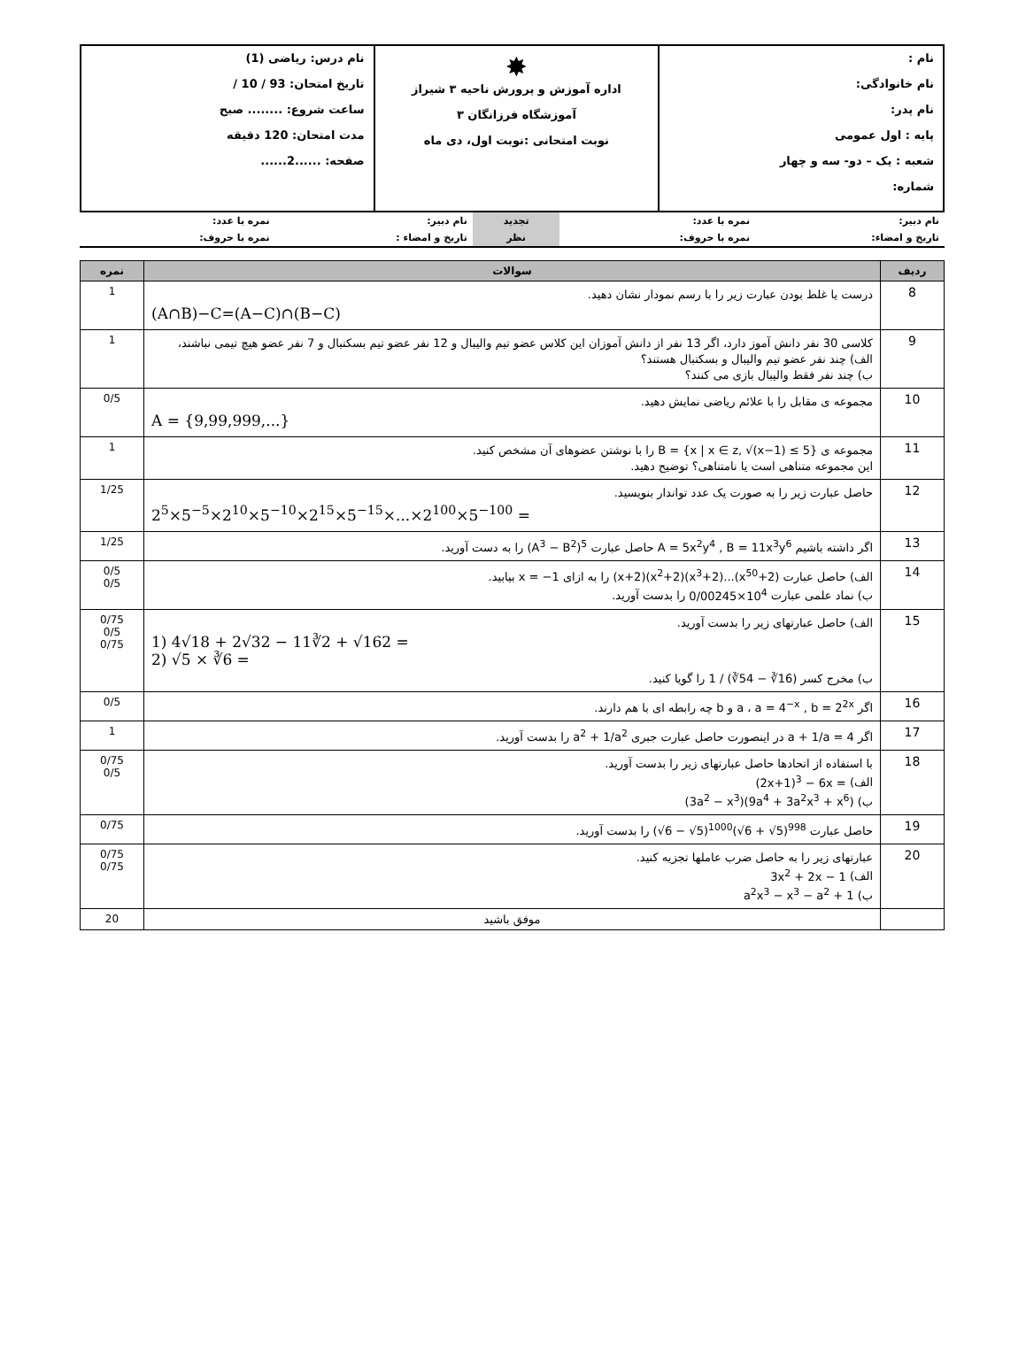| نام : نام خانوادگی: نام پدر: پایه : اول عمومی شعبه : یک – دو- سه و چهار شماره: | ✸ اداره آموزش و پرورش ناحیه ۳ شیراز آموزشگاه فرزانگان ۳ نوبت امتحانی :نوبت اول، دی ماه | نام درس: ریاضی (1) تاریخ امتحان: 93 / 10 / ساعت شروع: ........ صبح مدت امتحان: 120 دقیقه صفحه: ......2...... |
| نام دبیر: | نمره با عدد: | تجدید | نام دبیر: | نمره با عدد: |
| تاریخ و امضاء: | نمره با حروف: | نظر | تاریخ و امضاء : | نمره با حروف: |
| ردیف | سوالات | نمره |
| --- | --- | --- |
| 8 | درست یا غلط بودن عبارت زیر را با رسم نمودار نشان دهید. (A∩B)−C=(A−C)∩(B−C) | 1 |
| 9 | کلاسی 30 نفر دانش آموز دارد، اگر 13 نفر از دانش آموزان این کلاس عضو تیم والیبال و 12 نفر عضو تیم بسکتبال و 7 نفر عضو هیچ تیمی نباشند، الف) چند نفر عضو تیم والیبال و بسکتبال هستند؟ ب) چند نفر فقط والیبال بازی می کنند؟ | 1 |
| 10 | مجموعه ی مقابل را با علائم ریاضی نمایش دهید. A = {9,99,999,...} | 0/5 |
| 11 | مجموعه ی B = {x / x ∈ z, √(x−1) ≤ 5} را با نوشتن عضوهای آن مشخص کنید. این مجموعه متناهی است یا نامتناهی؟ توضیح دهید. | 1 |
| 12 | حاصل عبارت زیر را به صورت یک عدد تواندار بنویسید. 2<sup>5</sup>×5<sup>−5</sup>×2<sup>10</sup>×5<sup>−10</sup>×2<sup>15</sup>×5<sup>−15</sup>×...×2<sup>100</sup>×5<sup>−100</sup> = | 1/25 |
| 13 | اگر داشته باشیم A = 5x<sup>2</sup>y<sup>4</sup> , B = 11x<sup>3</sup>y<sup>6</sup> حاصل عبارت (A<sup>3</sup> − B<sup>2</sup>)<sup>5</sup> را به دست آورید. | 1/25 |
| 14 | الف) حاصل عبارت (x+2)(x<sup>2</sup>+2)(x<sup>3</sup>+2)...(x<sup>50</sup>+2) را به ازای x = −1 بیابید. ب) نماد علمی عبارت 0/00245×10<sup>4</sup> را بدست آورید. | 0/5 0/5 |
| 15 | الف) حاصل عبارتهای زیر را بدست آورید. 1) 4√18 + 2√32 − 11∛2 + √162 = 2) √5 × ∛6 = ب) مخرج کسر 1 / (∛54 − ∛16) را گویا کنید. | 0/75 0/5 0/75 |
| 16 | اگر a = 4<sup>−x</sup> , b = 2<sup>2x</sup> ، a و b چه رابطه ای با هم دارند. | 0/5 |
| 17 | اگر a + 1/a = 4 در اینصورت حاصل عبارت جبری a<sup>2</sup> + 1/a<sup>2</sup> را بدست آورید. | 1 |
| 18 | با استفاده از اتحادها حاصل عبارتهای زیر را بدست آورید. الف) (2x+1)<sup>3</sup> − 6x = ب) (3a<sup>2</sup> − x<sup>3</sup>)(9a<sup>4</sup> + 3a<sup>2</sup>x<sup>3</sup> + x<sup>6</sup>) | 0/75 0/5 |
| 19 | حاصل عبارت (√6 − √5)<sup>1000</sup>(√6 + √5)<sup>998</sup> را بدست آورید. | 0/75 |
| 20 | عبارتهای زیر را به حاصل ضرب عاملها تجزیه کنید. الف) 3x<sup>2</sup> + 2x − 1 ب) a<sup>2</sup>x<sup>3</sup> − x<sup>3</sup> − a<sup>2</sup> + 1 | 0/75 0/75 |
| | موفق باشید | 20 |